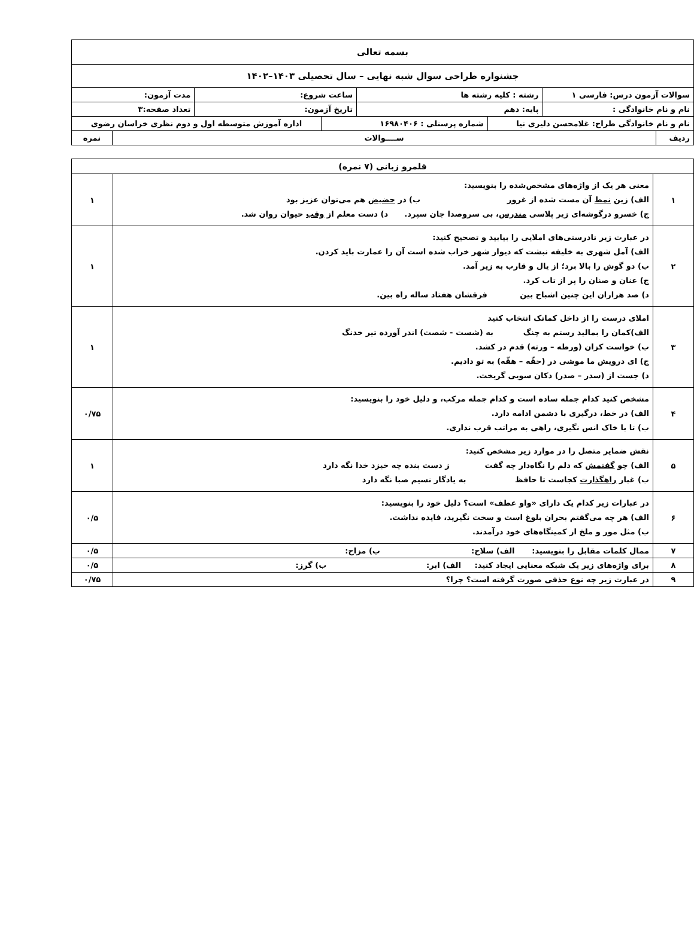| بسمه تعالی | | | | | | | |
| جشنواره طراحی سوال شبه نهایی – سال تحصیلی ۱۴۰۳–۱۴۰۲ | | | | | | | |
| سوالات آزمون درس: فارسی ۱ | | رشته : کلیه رشته ها | | ساعت شروع: | | مدت آزمون: | |
| نام و نام خانوادگی : | | پایه: دهم | | تاریخ آزمون: | | تعداد صفحه:۳ | |
| نام و نام خانوادگی طراح: غلامحسن دلیری نیا | | | شماره پرسنلی : ۱۶۹۸۰۴۰۶ | | اداره آموزش متوسطه اول و دوم نظری خراسان رضوی | | |
| ردیف | ســــوالات | | | | | | نمره |
| قلمرو زبانی (۷ نمره) | | |
| ۱ | معنی هر یک از واژه‌های مشخص‌شده را بنویسید: الف) زین نمط آن مست شده از غرور ب) در حضیض هم می‌توان عزیز بود ج) خسرو درگوشه‌ای زیر پلاسی مندرس ، بی سروصدا جان سپرد. د) دست معلم از وقب حیوان روان شد. | ۱ |
| ۲ | در عبارت زیر نادرستی‌های املایی را بیابید و تصحیح کنید: الف) آمل شهری به خلیفه نبشت که دیوار شهر خراب شده است آن را عمارت باید کردن. ب) دو گوش را بالا برد؛ از یال و قارب به زیر آمد. ج) عنان و صنان را پر از تاب کرد. د) صد هزاران این چنین اشباح بین فرقشان هفتاد ساله راه بین. | ۱ |
| ۳ | املای درست را از داخل کمانک انتخاب کنید الف)کمان را بمالید رستم به چنگ به (شست - شصت) اندر آورده تیر خدنگ ب) خواست کزان (ورطه – ورته) قدم در کشد. ج) ای درویش ما موشی در (حقّه – هقّه) به تو دادیم. د) جست از (سدر – صدر) دکان سویی گریخت. | ۱ |
| ۴ | مشخص کنید کدام جمله ساده است و کدام جمله مرکب، و دلیل خود را بنویسید: الف) در خط، درگیری با دشمن ادامه دارد. ب) تا با خاک انس نگیری، راهی به مراتب قرب نداری. | ۰/۷۵ |
| ۵ | نقش ضمایر متصل را در موارد زیر مشخص کنید: الف) چو گفتمش که دلم را نگاه‌دار چه گفت ز دست بنده چه خیزد خدا نگه دارد ب) غبار راهگذارت کجاست تا حافظ به یادگار نسیم صبا نگه دارد | ۱ |
| ۶ | در عبارات زیر کدام یک دارای «واو عطف» است؟ دلیل خود را بنویسید: الف) هر چه می‌گفتم بحران بلوغ است و سخت نگیرید، فایده نداشت. ب) مثل مور و ملخ از کمینگاه‌های خود درآمدند. | ۰/۵ |
| ۷ | ممال کلمات مقابل را بنویسید: الف) سلاح: ب) مزاح: | ۰/۵ |
| ۸ | برای واژه‌های زیر یک شبکه معنایی ایجاد کنید: الف) ابر: ب) گرز: | ۰/۵ |
| ۹ | در عبارت زیر چه نوع حذفی صورت گرفته است؟ چرا؟ | ۰/۷۵ |